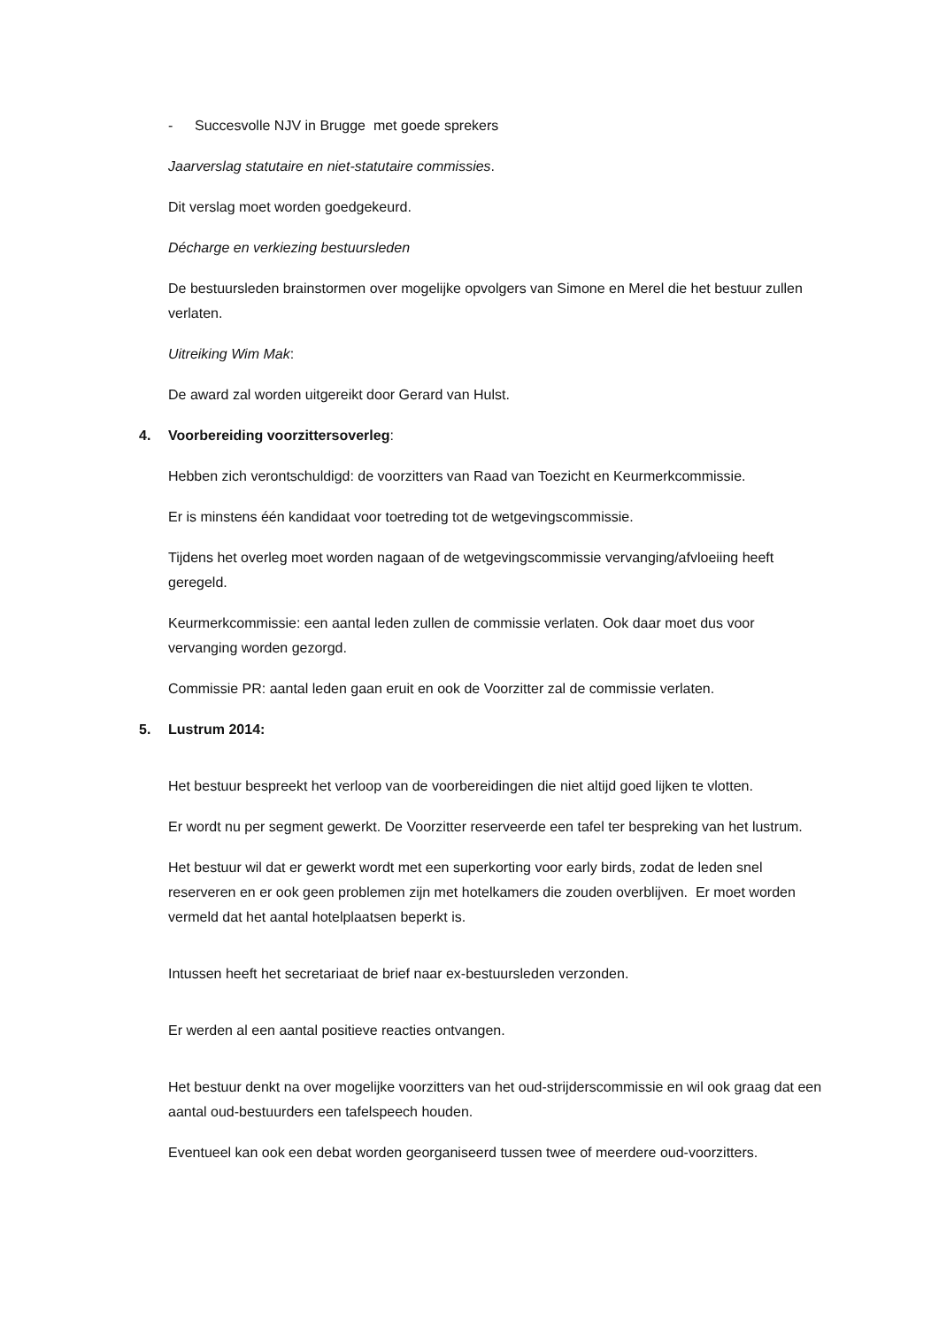- Succesvolle NJV in Brugge met goede sprekers
Jaarverslag statutaire en niet-statutaire commissies.
Dit verslag moet worden goedgekeurd.
Décharge en verkiezing bestuursleden
De bestuursleden brainstormen over mogelijke opvolgers van Simone en Merel die het bestuur zullen verlaten.
Uitreiking Wim Mak:
De award zal worden uitgereikt door Gerard van Hulst.
4. Voorbereiding voorzittersoverleg:
Hebben zich verontschuldigd: de voorzitters van Raad van Toezicht en Keurmerkcommissie.
Er is minstens één kandidaat voor toetreding tot de wetgevingscommissie.
Tijdens het overleg moet worden nagaan of de wetgevingscommissie vervanging/afvloeiing heeft geregeld.
Keurmerkcommissie: een aantal leden zullen de commissie verlaten. Ook daar moet dus voor vervanging worden gezorgd.
Commissie PR: aantal leden gaan eruit en ook de Voorzitter zal de commissie verlaten.
5. Lustrum 2014:
Het bestuur bespreekt het verloop van de voorbereidingen die niet altijd goed lijken te vlotten.
Er wordt nu per segment gewerkt. De Voorzitter reserveerde een tafel ter bespreking van het lustrum.
Het bestuur wil dat er gewerkt wordt met een superkorting voor early birds, zodat de leden snel reserveren en er ook geen problemen zijn met hotelkamers die zouden overblijven. Er moet worden vermeld dat het aantal hotelplaatsen beperkt is.
Intussen heeft het secretariaat de brief naar ex-bestuursleden verzonden.
Er werden al een aantal positieve reacties ontvangen.
Het bestuur denkt na over mogelijke voorzitters van het oud-strijderscommissie en wil ook graag dat een aantal oud-bestuurders een tafelspeech houden.
Eventueel kan ook een debat worden georganiseerd tussen twee of meerdere oud-voorzitters.